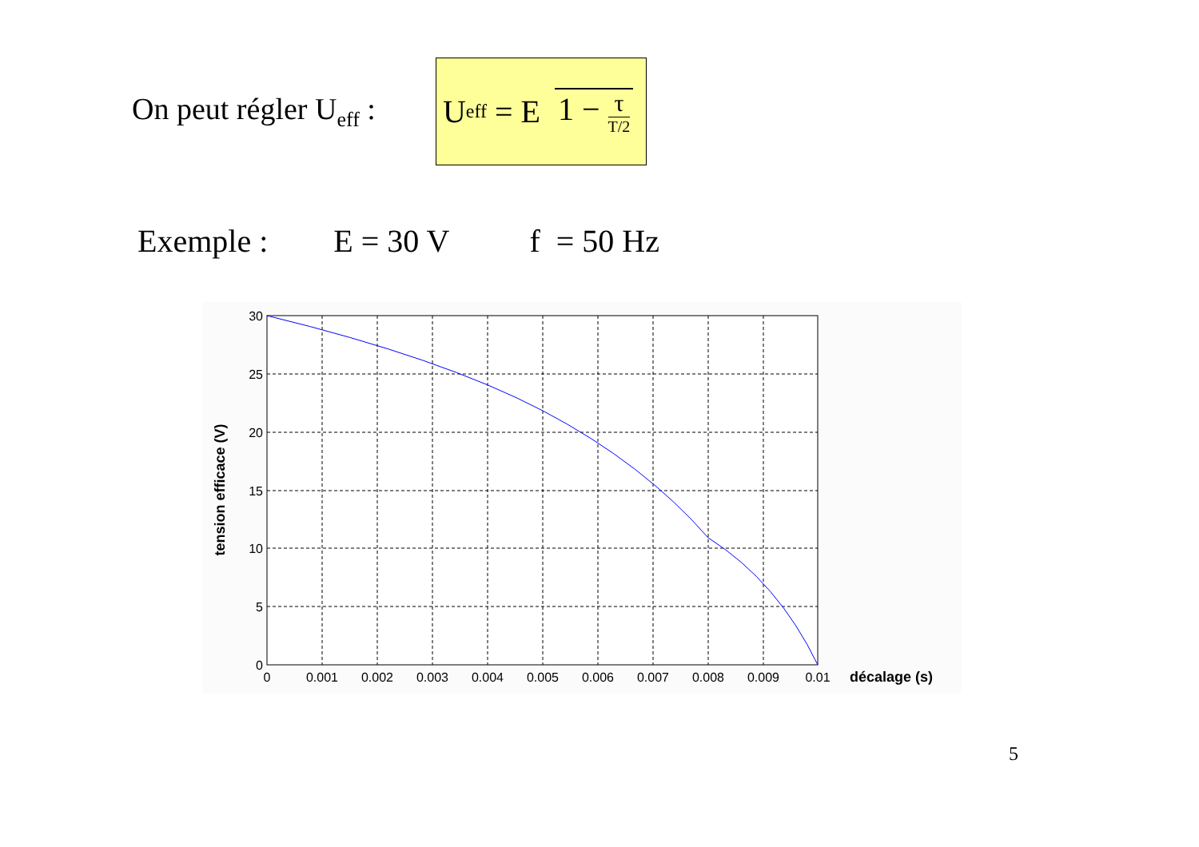On peut régler U<sub>eff</sub> :
U<sub>eff</sub> = E 1 − τ T/2
Exemple : E = 30 V f = 50 Hz
30
25
20
15
10
5
0
0
0.001
0.002
0.003
0.004
0.005
0.006
0.007
0.008
0.009
0.01
décalage (s)
tension efficace (V)
5